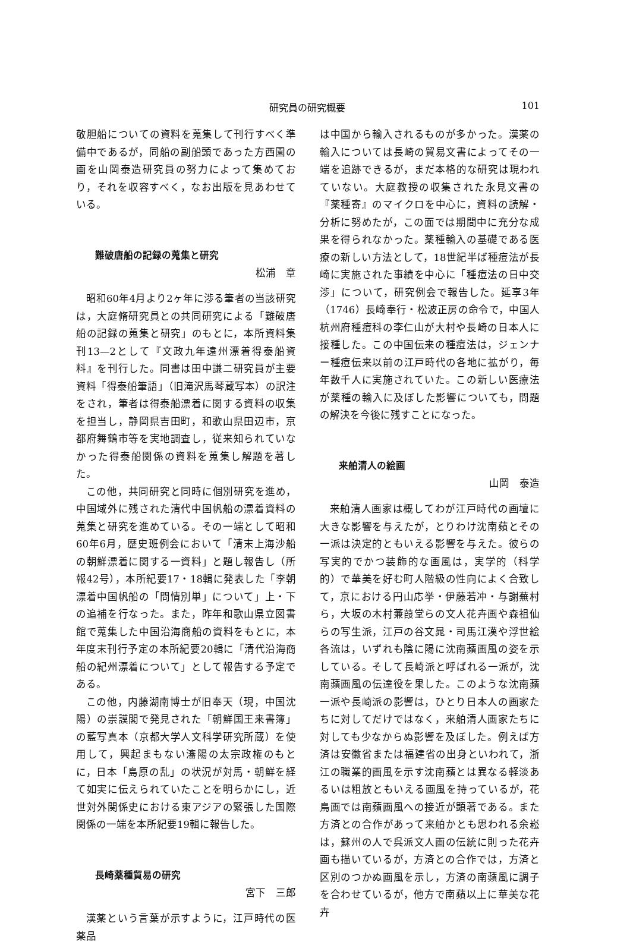研究員の研究概要 101
敬胆船についての資料を蒐集して刊行すべく準備中であるが，同船の副船頭であった方西園の画を山岡泰造研究員の努力によって集めており，それを収容すべく，なお出版を見あわせている。
難破唐船の記録の蒐集と研究
松浦　章
昭和60年4月より2ヶ年に渉る筆者の当該研究は，大庭脩研究員との共同研究による「難破唐船の記録の蒐集と研究」のもとに，本所資料集刊13—2として『文政九年遠州漂着得泰船資料』を刊行した。同書は田中謙二研究員が主要資料「得泰船筆語」（旧滝沢馬琴蔵写本）の訳注をされ，筆者は得泰船漂着に関する資料の収集を担当し，静岡県吉田町，和歌山県田辺市，京都府舞鶴市等を実地調査し，従来知られていなかった得泰船関係の資料を蒐集し解題を著した。
この他，共同研究と同時に個別研究を進め，中国域外に残された清代中国帆船の漂着資料の蒐集と研究を進めている。その一端として昭和60年6月，歴史班例会において「清末上海沙船の朝鮮漂着に関する一資料」と題し報告し（所報42号），本所紀要17・18輯に発表した「李朝漂着中国帆船の「問情別単」について」上・下の追補を行なった。また，昨年和歌山県立図書館で蒐集した中国沿海商船の資料をもとに，本年度末刊行予定の本所紀要20輯に「清代沿海商船の紀州漂着について」として報告する予定である。
この他，内藤湖南博士が旧奉天（現，中国沈陽）の崇謨閣で発見された「朝鮮国王来書簿」の藍写真本（京都大学人文科学研究所蔵）を使用して，興起まもない瀋陽の太宗政権のもとに，日本「島原の乱」の状況が対馬・朝鮮を経て如実に伝えられていたことを明らかにし，近世対外関係史における東アジアの緊張した国際関係の一端を本所紀要19輯に報告した。
長崎薬種貿易の研究
宮下　三郎
漢薬という言葉が示すように，江戸時代の医薬品
は中国から輸入されるものが多かった。漢薬の輸入については長崎の貿易文書によってその一端を追跡できるが，まだ本格的な研究は現われていない。大庭教授の収集された永見文書の『薬種寄』のマイクロを中心に，資料の読解・分析に努めたが，この面では期間中に充分な成果を得られなかった。薬種輸入の基礎である医療の新しい方法として，18世紀半ば種痘法が長崎に実施された事績を中心に「種痘法の日中交渉」について，研究例会で報告した。延享3年（1746）長崎奉行・松波正房の命令で，中国人杭州府種痘科の李仁山が大村や長崎の日本人に接種した。この中国伝来の種痘法は，ジェンナー種痘伝来以前の江戸時代の各地に拡がり，毎年数千人に実施されていた。この新しい医療法が薬種の輸入に及ぼした影響についても，問題の解決を今後に残すことになった。
来舶清人の絵画
山岡　泰造
来舶清人画家は概してわが江戸時代の画壇に大きな影響を与えたが，とりわけ沈南蘋とその一派は決定的ともいえる影響を与えた。彼らの写実的でかつ装飾的な画風は，実学的（科学的）で華美を好む町人階級の性向によく合致して，京における円山応挙・伊藤若冲・与謝蕪村ら，大坂の木村蒹葭堂らの文人花卉画や森祖仙らの写生派，江戸の谷文晁・司馬江漢や浮世絵各流は，いずれも陰に陽に沈南蘋画風の姿を示している。そして長崎派と呼ばれる一派が，沈南蘋画風の伝達役を果した。このような沈南蘋一派や長崎派の影響は，ひとり日本人の画家たちに対してだけではなく，来舶清人画家たちに対しても少なからぬ影響を及ぼした。例えば方済は安徽省または福建省の出身といわれて，浙江の職業的画風を示す沈南蘋とは異なる軽淡あるいは粗放ともいえる画風を持っているが，花鳥画では南蘋画風への接近が顕著である。また方済との合作があって来舶かとも思われる余崧は，蘇州の人で呉派文人画の伝統に則った花卉画も描いているが，方済との合作では，方済と区別のつかぬ画風を示し，方済の南蘋風に調子を合わせているが，他方で南蘋以上に華美な花卉